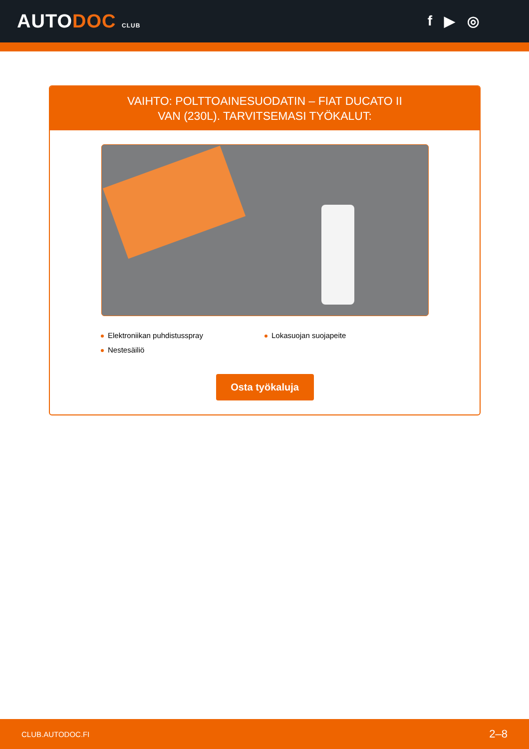AUTODOC CLUB
f ▶ ◎
VAIHTO: POLTTOAINESUODATIN – FIAT DUCATO II VAN (230L). TARVITSEMASI TYÖKALUT:
Elektroniikan puhdistusspray
Lokasuojan suojapeite
Nestesäiliö
Osta työkaluja
CLUB.AUTODOC.FI 2–8